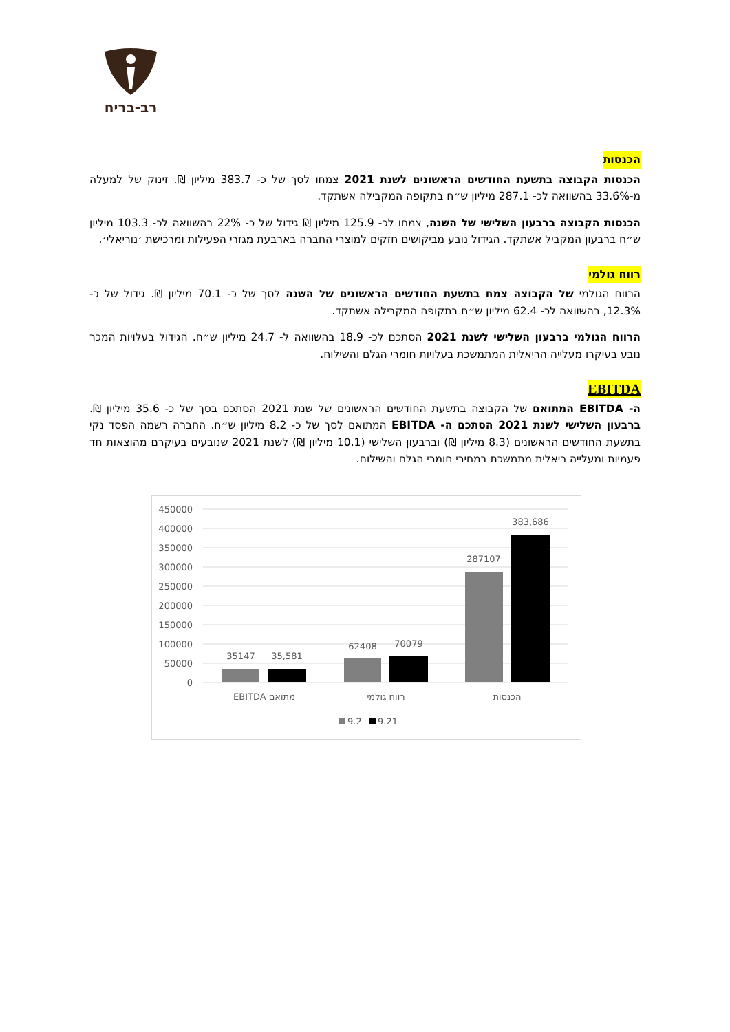רב-בריח
הכנסות
הכנסות הקבוצה בתשעת החודשים הראשונים לשנת 2021 צמחו לסך של כ- 383.7 מיליון ₪. זינוק של למעלה מ-33.6% בהשוואה לכ- 287.1 מיליון ש״ח בתקופה המקבילה אשתקד.
הכנסות הקבוצה ברבעון השלישי של השנה, צמחו לכ- 125.9 מיליון ₪ גידול של כ- 22% בהשוואה לכ- 103.3 מיליון ש״ח ברבעון המקביל אשתקד. הגידול נובע מביקושים חזקים למוצרי החברה בארבעת מגזרי הפעילות ומרכישת ׳נוריאלי׳.
רווח גולמי
הרווח הגולמי של הקבוצה צמח בתשעת החודשים הראשונים של השנה לסך של כ- 70.1 מיליון ₪. גידול של כ- 12.3%, בהשוואה לכ- 62.4 מיליון ש״ח בתקופה המקבילה אשתקד.
הרווח הגולמי ברבעון השלישי לשנת 2021 הסתכם לכ- 18.9 בהשוואה ל- 24.7 מיליון ש״ח. הגידול בעלויות המכר נובע בעיקרו מעלייה הריאלית המתמשכת בעלויות חומרי הגלם והשילוח.
EBITDA
ה- EBITDA המתואם של הקבוצה בתשעת החודשים הראשונים של שנת 2021 הסתכם בסך של כ- 35.6 מיליון ₪. ברבעון השלישי לשנת 2021 הסתכם ה- EBITDA המתואם לסך של כ- 8.2 מיליון ש״ח. החברה רשמה הפסד נקי בתשעת החודשים הראשונים (8.3 מיליון ₪) וברבעון השלישי (10.1 מיליון ₪) לשנת 2021 שנובעים בעיקרם מהוצאות חד פעמיות ומעלייה ריאלית מתמשכת במחירי חומרי הגלם והשילוח.
450000
400000
350000
300000
250000
200000
150000
100000
50000
0
35147
35,581
62408
70079
287107
383,686
EBITDA מתואם
רווח גולמי
הכנסות
9.2
9.21